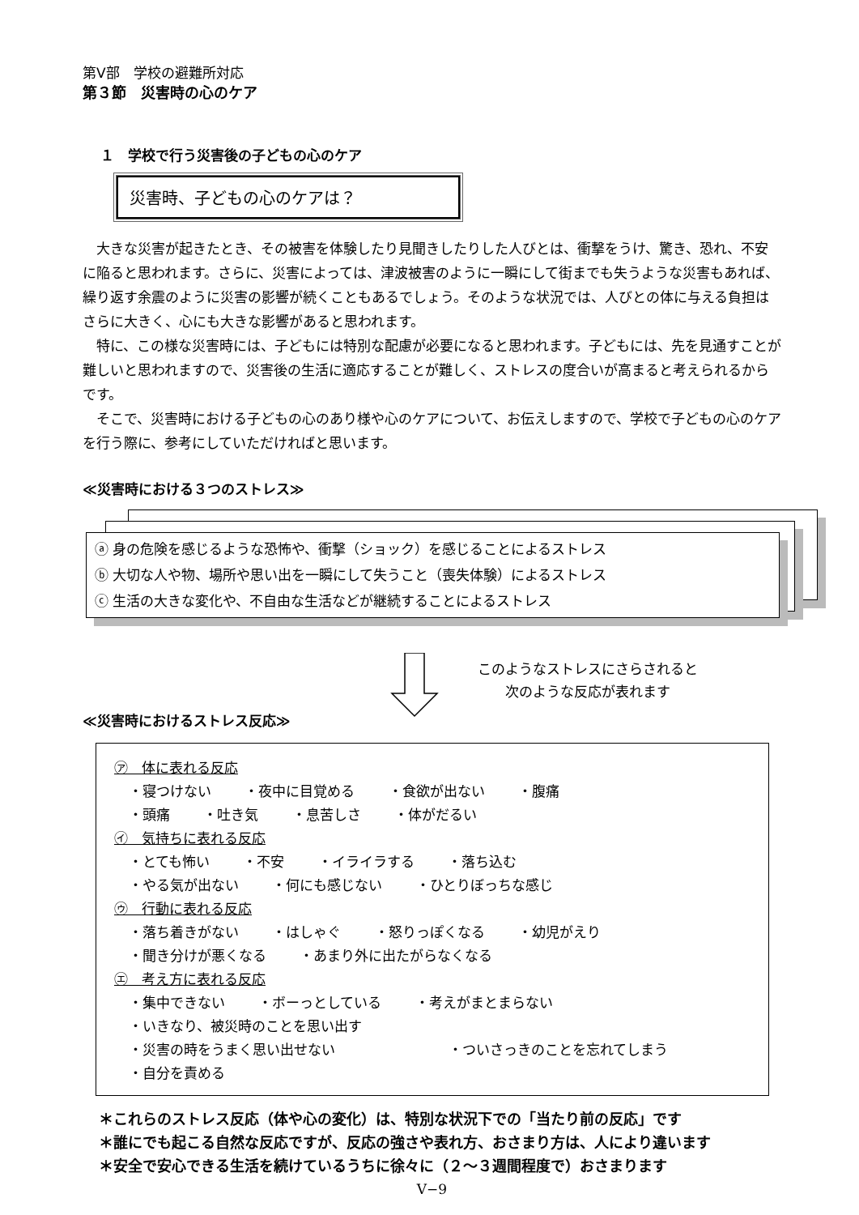第Ⅴ部　学校の避難所対応
第３節　災害時の心のケア
１　学校で行う災害後の子どもの心のケア
災害時、子どもの心のケアは？
大きな災害が起きたとき、その被害を体験したり見聞きしたりした人びとは、衝撃をうけ、驚き、恐れ、不安に陥ると思われます。さらに、災害によっては、津波被害のように一瞬にして街までも失うような災害もあれば、繰り返す余震のように災害の影響が続くこともあるでしょう。そのような状況では、人びとの体に与える負担はさらに大きく、心にも大きな影響があると思われます。
特に、この様な災害時には、子どもには特別な配慮が必要になると思われます。子どもには、先を見通すことが難しいと思われますので、災害後の生活に適応することが難しく、ストレスの度合いが高まると考えられるからです。
そこで、災害時における子どもの心のあり様や心のケアについて、お伝えしますので、学校で子どもの心のケアを行う際に、参考にしていただければと思います。
≪災害時における３つのストレス≫
ⓐ 身の危険を感じるような恐怖や、衝撃（ショック）を感じることによるストレス
ⓑ 大切な人や物、場所や思い出を一瞬にして失うこと（喪失体験）によるストレス
ⓒ 生活の大きな変化や、不自由な生活などが継続することによるストレス
このようなストレスにさらされると
次のような反応が表れます
≪災害時におけるストレス反応≫
㋐　体に表れる反応
・寝つけない ・夜中に目覚める ・食欲が出ない ・腹痛
・頭痛 ・吐き気 ・息苦しさ ・体がだるい
㋑　気持ちに表れる反応
・とても怖い ・不安 ・イライラする ・落ち込む
・やる気が出ない ・何にも感じない ・ひとりぼっちな感じ
㋒　行動に表れる反応
・落ち着きがない ・はしゃぐ ・怒りっぽくなる ・幼児がえり
・聞き分けが悪くなる ・あまり外に出たがらなくなる
㋓　考え方に表れる反応
・集中できない ・ボーっとしている ・考えがまとまらない
・いきなり、被災時のことを思い出す
・災害の時をうまく思い出せない ・ついさっきのことを忘れてしまう
・自分を責める
＊これらのストレス反応（体や心の変化）は、特別な状況下での「当たり前の反応」です
＊誰にでも起こる自然な反応ですが、反応の強さや表れ方、おさまり方は、人により違います
＊安全で安心できる生活を続けているうちに徐々に（２～３週間程度で）おさまります
Ⅴ−9